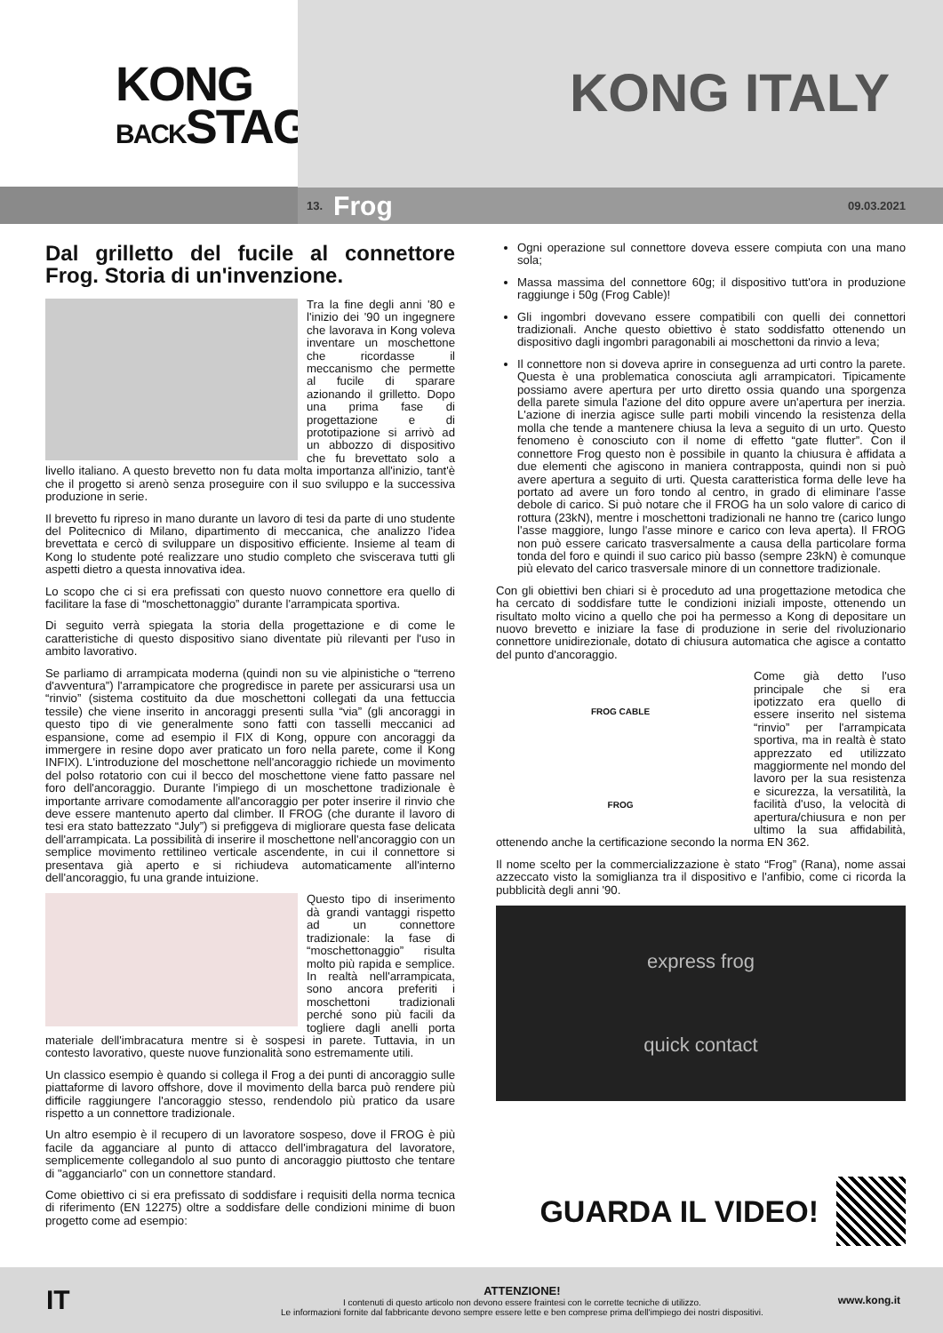KONG
BACKSTAGE
KONG ITALY
13. Frog 09.03.2021
Dal grilletto del fucile al connettore Frog. Storia di un'invenzione.
Tra la fine degli anni '80 e l'inizio dei '90 un ingegnere che lavorava in Kong voleva inventare un moschettone che ricordasse il meccanismo che permette al fucile di sparare azionando il grilletto. Dopo una prima fase di progettazione e di prototipazione si arrivò ad un abbozzo di dispositivo che fu brevettato solo a livello italiano. A questo brevetto non fu data molta importanza all'inizio, tant'è che il progetto si arenò senza proseguire con il suo sviluppo e la successiva produzione in serie.
Il brevetto fu ripreso in mano durante un lavoro di tesi da parte di uno studente del Politecnico di Milano, dipartimento di meccanica, che analizzo l'idea brevettata e cercò di sviluppare un dispositivo efficiente. Insieme al team di Kong lo studente poté realizzare uno studio completo che sviscerava tutti gli aspetti dietro a questa innovativa idea.
Lo scopo che ci si era prefissati con questo nuovo connettore era quello di facilitare la fase di “moschettonaggio” durante l'arrampicata sportiva.
Di seguito verrà spiegata la storia della progettazione e di come le caratteristiche di questo dispositivo siano diventate più rilevanti per l'uso in ambito lavorativo.
Se parliamo di arrampicata moderna (quindi non su vie alpinistiche o “terreno d'avventura”) l'arrampicatore che progredisce in parete per assicurarsi usa un “rinvio” (sistema costituito da due moschettoni collegati da una fettuccia tessile) che viene inserito in ancoraggi presenti sulla “via” (gli ancoraggi in questo tipo di vie generalmente sono fatti con tasselli meccanici ad espansione, come ad esempio il FIX di Kong, oppure con ancoraggi da immergere in resine dopo aver praticato un foro nella parete, come il Kong INFIX). L'introduzione del moschettone nell'ancoraggio richiede un movimento del polso rotatorio con cui il becco del moschettone viene fatto passare nel foro dell'ancoraggio. Durante l'impiego di un moschettone tradizionale è importante arrivare comodamente all'ancoraggio per poter inserire il rinvio che deve essere mantenuto aperto dal climber. Il FROG (che durante il lavoro di tesi era stato battezzato “July”) si prefiggeva di migliorare questa fase delicata dell'arrampicata. La possibilità di inserire il moschettone nell'ancoraggio con un semplice movimento rettilineo verticale ascendente, in cui il connettore si presentava già aperto e si richiudeva automaticamente all'interno dell'ancoraggio, fu una grande intuizione.
Questo tipo di inserimento dà grandi vantaggi rispetto ad un connettore tradizionale: la fase di “moschettonaggio” risulta molto più rapida e semplice. In realtà nell'arrampicata, sono ancora preferiti i moschettoni tradizionali perché sono più facili da togliere dagli anelli porta materiale dell'imbracatura mentre si è sospesi in parete. Tuttavia, in un contesto lavorativo, queste nuove funzionalità sono estremamente utili.
Un classico esempio è quando si collega il Frog a dei punti di ancoraggio sulle piattaforme di lavoro offshore, dove il movimento della barca può rendere più difficile raggiungere l'ancoraggio stesso, rendendolo più pratico da usare rispetto a un connettore tradizionale.
Un altro esempio è il recupero di un lavoratore sospeso, dove il FROG è più facile da agganciare al punto di attacco dell'imbragatura del lavoratore, semplicemente collegandolo al suo punto di ancoraggio piuttosto che tentare di "agganciarlo" con un connettore standard.
Come obiettivo ci si era prefissato di soddisfare i requisiti della norma tecnica di riferimento (EN 12275) oltre a soddisfare delle condizioni minime di buon progetto come ad esempio:
Ogni operazione sul connettore doveva essere compiuta con una mano sola;
Massa massima del connettore 60g; il dispositivo tutt'ora in produzione raggiunge i 50g (Frog Cable)!
Gli ingombri dovevano essere compatibili con quelli dei connettori tradizionali. Anche questo obiettivo è stato soddisfatto ottenendo un dispositivo dagli ingombri paragonabili ai moschettoni da rinvio a leva;
Il connettore non si doveva aprire in conseguenza ad urti contro la parete. Questa è una problematica conosciuta agli arrampicatori. Tipicamente possiamo avere apertura per urto diretto ossia quando una sporgenza della parete simula l'azione del dito oppure avere un'apertura per inerzia. L'azione di inerzia agisce sulle parti mobili vincendo la resistenza della molla che tende a mantenere chiusa la leva a seguito di un urto. Questo fenomeno è conosciuto con il nome di effetto “gate flutter”. Con il connettore Frog questo non è possibile in quanto la chiusura è affidata a due elementi che agiscono in maniera contrapposta, quindi non si può avere apertura a seguito di urti. Questa caratteristica forma delle leve ha portato ad avere un foro tondo al centro, in grado di eliminare l'asse debole di carico. Si può notare che il FROG ha un solo valore di carico di rottura (23kN), mentre i moschettoni tradizionali ne hanno tre (carico lungo l'asse maggiore, lungo l'asse minore e carico con leva aperta). Il FROG non può essere caricato trasversalmente a causa della particolare forma tonda del foro e quindi il suo carico più basso (sempre 23kN) è comunque più elevato del carico trasversale minore di un connettore tradizionale.
Con gli obiettivi ben chiari si è proceduto ad una progettazione metodica che ha cercato di soddisfare tutte le condizioni iniziali imposte, ottenendo un risultato molto vicino a quello che poi ha permesso a Kong di depositare un nuovo brevetto e iniziare la fase di produzione in serie del rivoluzionario connettore unidirezionale, dotato di chiusura automatica che agisce a contatto del punto d'ancoraggio.
FROG CABLE
FROG
Come già detto l'uso principale che si era ipotizzato era quello di essere inserito nel sistema “rinvio” per l'arrampicata sportiva, ma in realtà è stato apprezzato ed utilizzato maggiormente nel mondo del lavoro per la sua resistenza e sicurezza, la versatilità, la facilità d'uso, la velocità di apertura/chiusura e non per ultimo la sua affidabilità, ottenendo anche la certificazione secondo la norma EN 362.
Il nome scelto per la commercializzazione è stato “Frog” (Rana), nome assai azzeccato visto la somiglianza tra il dispositivo e l'anfibio, come ci ricorda la pubblicità degli anni '90.
express frog
quick contact
GUARDA IL VIDEO!
IT
ATTENZIONE!
I contenuti di questo articolo non devono essere fraintesi con le corrette tecniche di utilizzo.
Le informazioni fornite dal fabbricante devono sempre essere lette e ben comprese prima dell'impiego dei nostri dispositivi.
www.kong.it